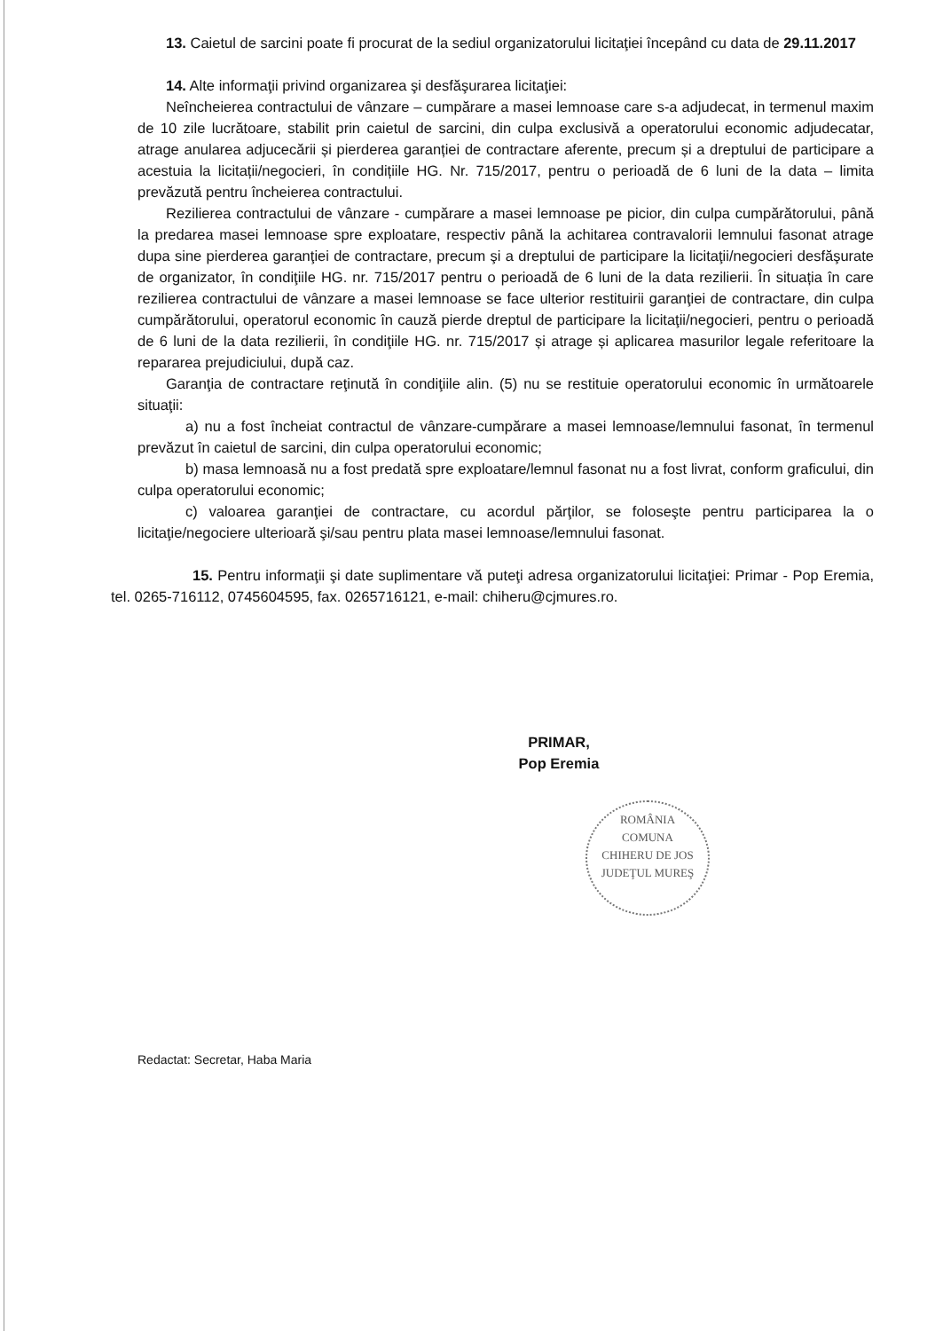13. Caietul de sarcini poate fi procurat de la sediul organizatorului licitaţiei începând cu data de 29.11.2017
14. Alte informaţii privind organizarea şi desfăşurarea licitaţiei:
Neîncheierea contractului de vânzare – cumpărare a masei lemnoase care s-a adjudecat, in termenul maxim de 10 zile lucrătoare, stabilit prin caietul de sarcini, din culpa exclusivă a operatorului economic adjudecatar, atrage anularea adjucecării și pierderea garanției de contractare aferente, precum și a dreptului de participare a acestuia la licitații/negocieri, în condițiile HG. Nr. 715/2017, pentru o perioadă de 6 luni de la data – limita prevăzută pentru încheierea contractului.
Rezilierea contractului de vânzare - cumpărare a masei lemnoase pe picior, din culpa cumpărătorului, până la predarea masei lemnoase spre exploatare, respectiv până la achitarea contravalorii lemnului fasonat atrage dupa sine pierderea garanţiei de contractare, precum şi a dreptului de participare la licitaţii/negocieri desfăşurate de organizator, în condiţiile HG. nr. 715/2017 pentru o perioadă de 6 luni de la data rezilierii. În situația în care rezilierea contractului de vânzare a masei lemnoase se face ulterior restituirii garanţiei de contractare, din culpa cumpărătorului, operatorul economic în cauză pierde dreptul de participare la licitaţii/negocieri, pentru o perioadă de 6 luni de la data rezilierii, în condiţiile HG. nr. 715/2017 și atrage și aplicarea masurilor legale referitoare la repararea prejudiciului, după caz.
Garanţia de contractare reţinută în condiţiile alin. (5) nu se restituie operatorului economic în următoarele situaţii:
a) nu a fost încheiat contractul de vânzare-cumpărare a masei lemnoase/lemnului fasonat, în termenul prevăzut în caietul de sarcini, din culpa operatorului economic;
b) masa lemnoasă nu a fost predată spre exploatare/lemnul fasonat nu a fost livrat, conform graficului, din culpa operatorului economic;
c) valoarea garanţiei de contractare, cu acordul părţilor, se foloseşte pentru participarea la o licitaţie/negociere ulterioară şi/sau pentru plata masei lemnoase/lemnului fasonat.
15. Pentru informaţii şi date suplimentare vă puteţi adresa organizatorului licitaţiei: Primar - Pop Eremia, tel. 0265-716112, 0745604595, fax. 0265716121, e-mail: chiheru@cjmures.ro.
PRIMAR,
Pop Eremia
ROMÂNIA
COMUNA
CHIHERU DE JOS
JUDEŢUL MUREŞ
Redactat: Secretar, Haba Maria